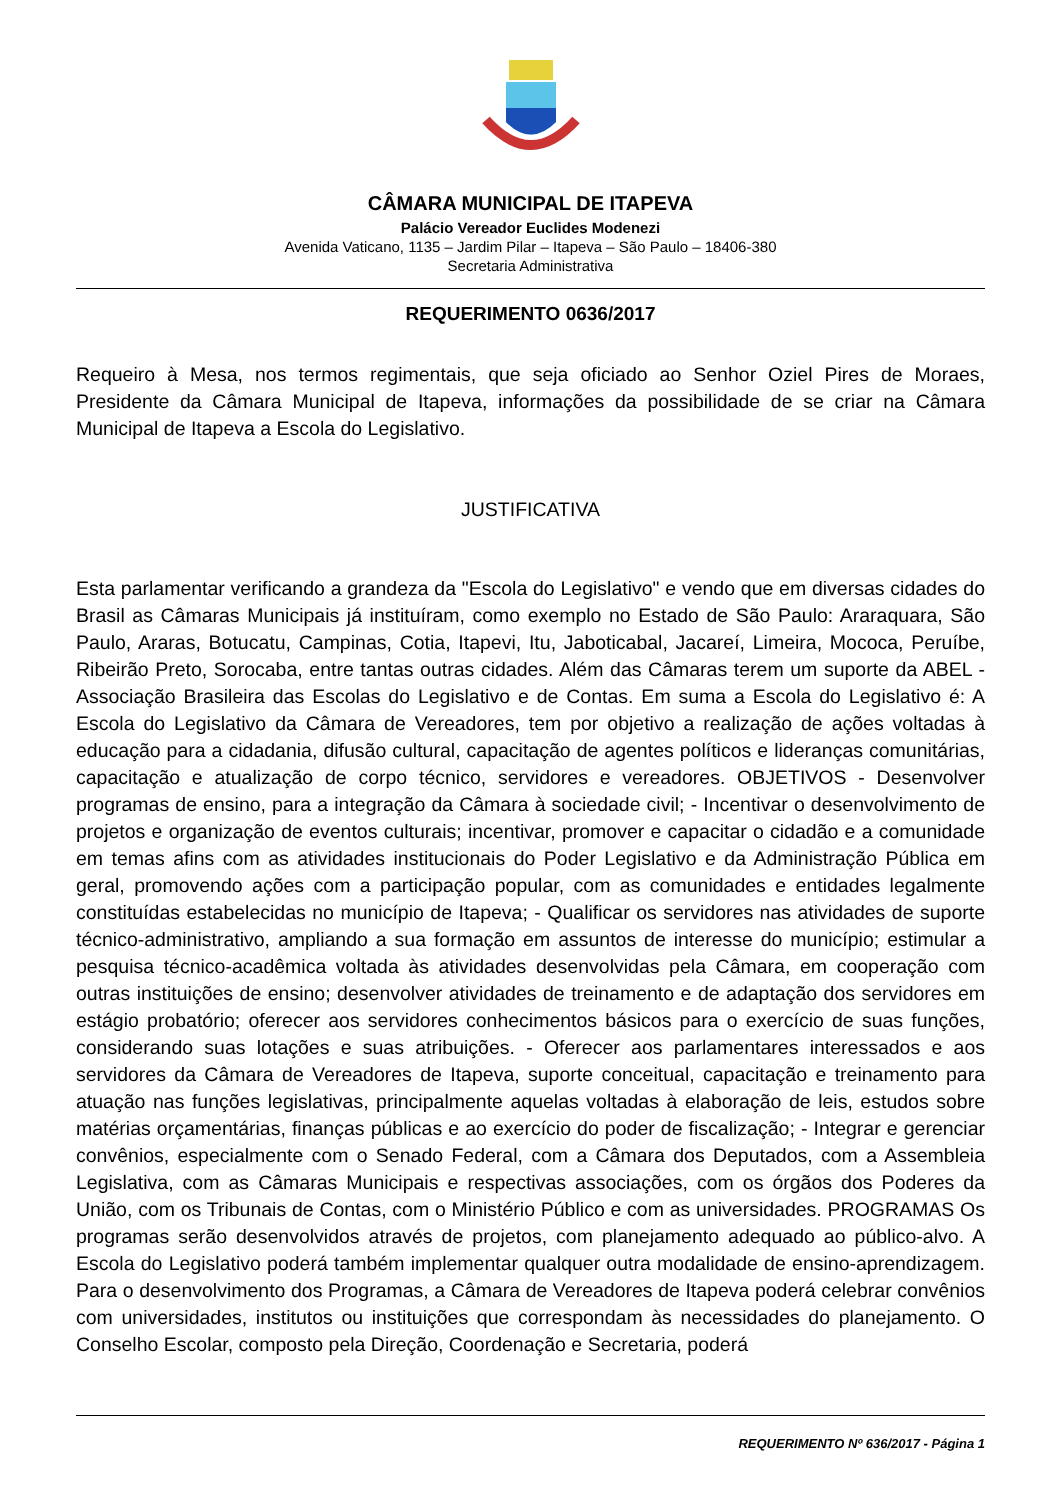CÂMARA MUNICIPAL DE ITAPEVA
Palácio Vereador Euclides Modenezi
Avenida Vaticano, 1135 – Jardim Pilar – Itapeva – São Paulo – 18406-380
Secretaria Administrativa
REQUERIMENTO 0636/2017
Requeiro à Mesa, nos termos regimentais, que seja oficiado ao Senhor Oziel Pires de Moraes, Presidente da Câmara Municipal de Itapeva, informações da possibilidade de se criar na Câmara Municipal de Itapeva a Escola do Legislativo.
JUSTIFICATIVA
Esta parlamentar verificando a grandeza da "Escola do Legislativo" e vendo que em diversas cidades do Brasil as Câmaras Municipais já instituíram, como exemplo no Estado de São Paulo: Araraquara, São Paulo, Araras, Botucatu, Campinas, Cotia, Itapevi, Itu, Jaboticabal, Jacareí, Limeira, Mococa, Peruíbe, Ribeirão Preto, Sorocaba, entre tantas outras cidades. Além das Câmaras terem um suporte da ABEL - Associação Brasileira das Escolas do Legislativo e de Contas. Em suma a Escola do Legislativo é: A Escola do Legislativo da Câmara de Vereadores, tem por objetivo a realização de ações voltadas à educação para a cidadania, difusão cultural, capacitação de agentes políticos e lideranças comunitárias, capacitação e atualização de corpo técnico, servidores e vereadores. OBJETIVOS - Desenvolver programas de ensino, para a integração da Câmara à sociedade civil; - Incentivar o desenvolvimento de projetos e organização de eventos culturais; incentivar, promover e capacitar o cidadão e a comunidade em temas afins com as atividades institucionais do Poder Legislativo e da Administração Pública em geral, promovendo ações com a participação popular, com as comunidades e entidades legalmente constituídas estabelecidas no município de Itapeva; - Qualificar os servidores nas atividades de suporte técnico-administrativo, ampliando a sua formação em assuntos de interesse do município; estimular a pesquisa técnico-acadêmica voltada às atividades desenvolvidas pela Câmara, em cooperação com outras instituições de ensino; desenvolver atividades de treinamento e de adaptação dos servidores em estágio probatório; oferecer aos servidores conhecimentos básicos para o exercício de suas funções, considerando suas lotações e suas atribuições. - Oferecer aos parlamentares interessados e aos servidores da Câmara de Vereadores de Itapeva, suporte conceitual, capacitação e treinamento para atuação nas funções legislativas, principalmente aquelas voltadas à elaboração de leis, estudos sobre matérias orçamentárias, finanças públicas e ao exercício do poder de fiscalização; - Integrar e gerenciar convênios, especialmente com o Senado Federal, com a Câmara dos Deputados, com a Assembleia Legislativa, com as Câmaras Municipais e respectivas associações, com os órgãos dos Poderes da União, com os Tribunais de Contas, com o Ministério Público e com as universidades. PROGRAMAS Os programas serão desenvolvidos através de projetos, com planejamento adequado ao público-alvo. A Escola do Legislativo poderá também implementar qualquer outra modalidade de ensino-aprendizagem. Para o desenvolvimento dos Programas, a Câmara de Vereadores de Itapeva poderá celebrar convênios com universidades, institutos ou instituições que correspondam às necessidades do planejamento. O Conselho Escolar, composto pela Direção, Coordenação e Secretaria, poderá
REQUERIMENTO Nº 636/2017 - Página 1